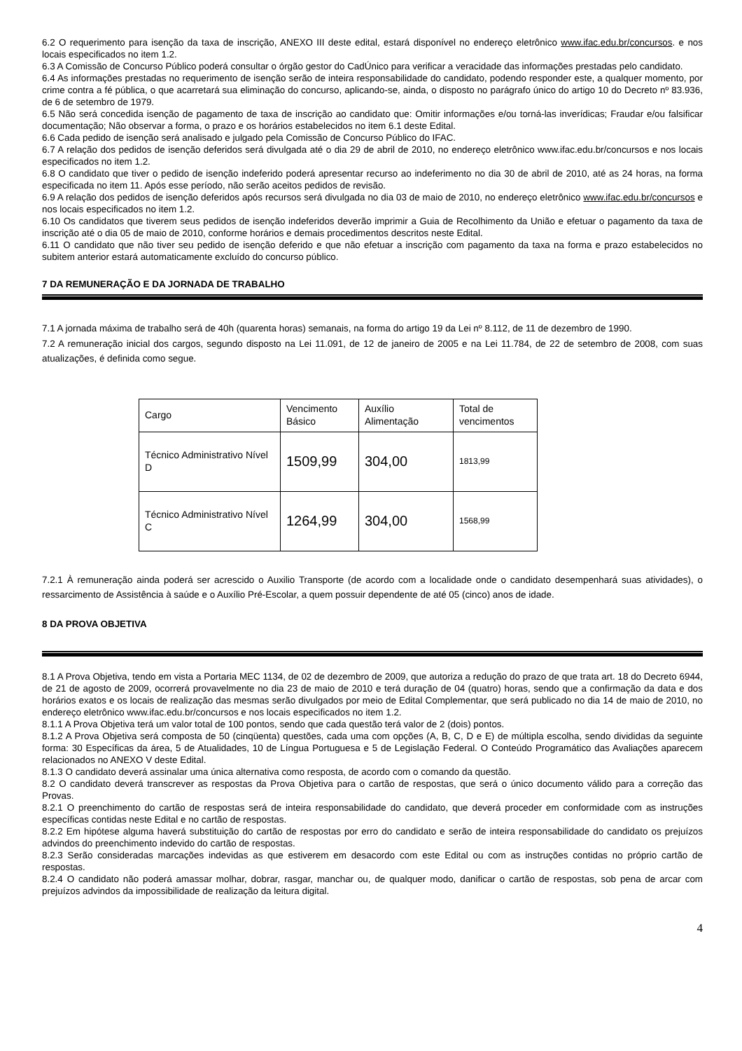6.2 O requerimento para isenção da taxa de inscrição, ANEXO III deste edital, estará disponível no endereço eletrônico www.ifac.edu.br/concursos. e nos locais especificados no item 1.2.
6.3 A Comissão de Concurso Público poderá consultar o órgão gestor do CadÚnico para verificar a veracidade das informações prestadas pelo candidato.
6.4 As informações prestadas no requerimento de isenção serão de inteira responsabilidade do candidato, podendo responder este, a qualquer momento, por crime contra a fé pública, o que acarretará sua eliminação do concurso, aplicando-se, ainda, o disposto no parágrafo único do artigo 10 do Decreto nº 83.936, de 6 de setembro de 1979.
6.5 Não será concedida isenção de pagamento de taxa de inscrição ao candidato que: Omitir informações e/ou torná-las inverídicas; Fraudar e/ou falsificar documentação; Não observar a forma, o prazo e os horários estabelecidos no item 6.1 deste Edital.
6.6 Cada pedido de isenção será analisado e julgado pela Comissão de Concurso Público do IFAC.
6.7 A relação dos pedidos de isenção deferidos será divulgada até o dia 29 de abril de 2010, no endereço eletrônico www.ifac.edu.br/concursos e nos locais especificados no item 1.2.
6.8 O candidato que tiver o pedido de isenção indeferido poderá apresentar recurso ao indeferimento no dia 30 de abril de 2010, até as 24 horas, na forma especificada no item 11. Após esse período, não serão aceitos pedidos de revisão.
6.9 A relação dos pedidos de isenção deferidos após recursos será divulgada no dia 03 de maio de 2010, no endereço eletrônico www.ifac.edu.br/concursos e nos locais especificados no item 1.2.
6.10 Os candidatos que tiverem seus pedidos de isenção indeferidos deverão imprimir a Guia de Recolhimento da União e efetuar o pagamento da taxa de inscrição até o dia 05 de maio de 2010, conforme horários e demais procedimentos descritos neste Edital.
6.11 O candidato que não tiver seu pedido de isenção deferido e que não efetuar a inscrição com pagamento da taxa na forma e prazo estabelecidos no subitem anterior estará automaticamente excluído do concurso público.
7 DA REMUNERAÇÃO E DA JORNADA DE TRABALHO
7.1 A jornada máxima de trabalho será de 40h (quarenta horas) semanais, na forma do artigo 19 da Lei nº 8.112, de 11 de dezembro de 1990.
7.2 A remuneração inicial dos cargos, segundo disposto na Lei 11.091, de 12 de janeiro de 2005 e na Lei 11.784, de 22 de setembro de 2008, com suas atualizações, é definida como segue.
| Cargo | Vencimento Básico | Auxílio Alimentação | Total de vencimentos |
| Técnico Administrativo Nível D | 1509,99 | 304,00 | 1813,99 |
| Técnico Administrativo Nível C | 1264,99 | 304,00 | 1568,99 |
7.2.1 À remuneração ainda poderá ser acrescido o Auxilio Transporte (de acordo com a localidade onde o candidato desempenhará suas atividades), o ressarcimento de Assistência à saúde e o Auxílio Pré-Escolar, a quem possuir dependente de até 05 (cinco) anos de idade.
8 DA PROVA OBJETIVA
8.1 A Prova Objetiva, tendo em vista a Portaria MEC 1134, de 02 de dezembro de 2009, que autoriza a redução do prazo de que trata art. 18 do Decreto 6944, de 21 de agosto de 2009, ocorrerá provavelmente no dia 23 de maio de 2010 e terá duração de 04 (quatro) horas, sendo que a confirmação da data e dos horários exatos e os locais de realização das mesmas serão divulgados por meio de Edital Complementar, que será publicado no dia 14 de maio de 2010, no endereço eletrônico www.ifac.edu.br/concursos e nos locais especificados no item 1.2.
8.1.1 A Prova Objetiva terá um valor total de 100 pontos, sendo que cada questão terá valor de 2 (dois) pontos.
8.1.2 A Prova Objetiva será composta de 50 (cinqüenta) questões, cada uma com opções (A, B, C, D e E) de múltipla escolha, sendo divididas da seguinte forma: 30 Específicas da área, 5 de Atualidades, 10 de Língua Portuguesa e 5 de Legislação Federal. O Conteúdo Programático das Avaliações aparecem relacionados no ANEXO V deste Edital.
8.1.3 O candidato deverá assinalar uma única alternativa como resposta, de acordo com o comando da questão.
8.2 O candidato deverá transcrever as respostas da Prova Objetiva para o cartão de respostas, que será o único documento válido para a correção das Provas.
8.2.1 O preenchimento do cartão de respostas será de inteira responsabilidade do candidato, que deverá proceder em conformidade com as instruções específicas contidas neste Edital e no cartão de respostas.
8.2.2 Em hipótese alguma haverá substituição do cartão de respostas por erro do candidato e serão de inteira responsabilidade do candidato os prejuízos advindos do preenchimento indevido do cartão de respostas.
8.2.3 Serão consideradas marcações indevidas as que estiverem em desacordo com este Edital ou com as instruções contidas no próprio cartão de respostas.
8.2.4 O candidato não poderá amassar molhar, dobrar, rasgar, manchar ou, de qualquer modo, danificar o cartão de respostas, sob pena de arcar com prejuízos advindos da impossibilidade de realização da leitura digital.
4